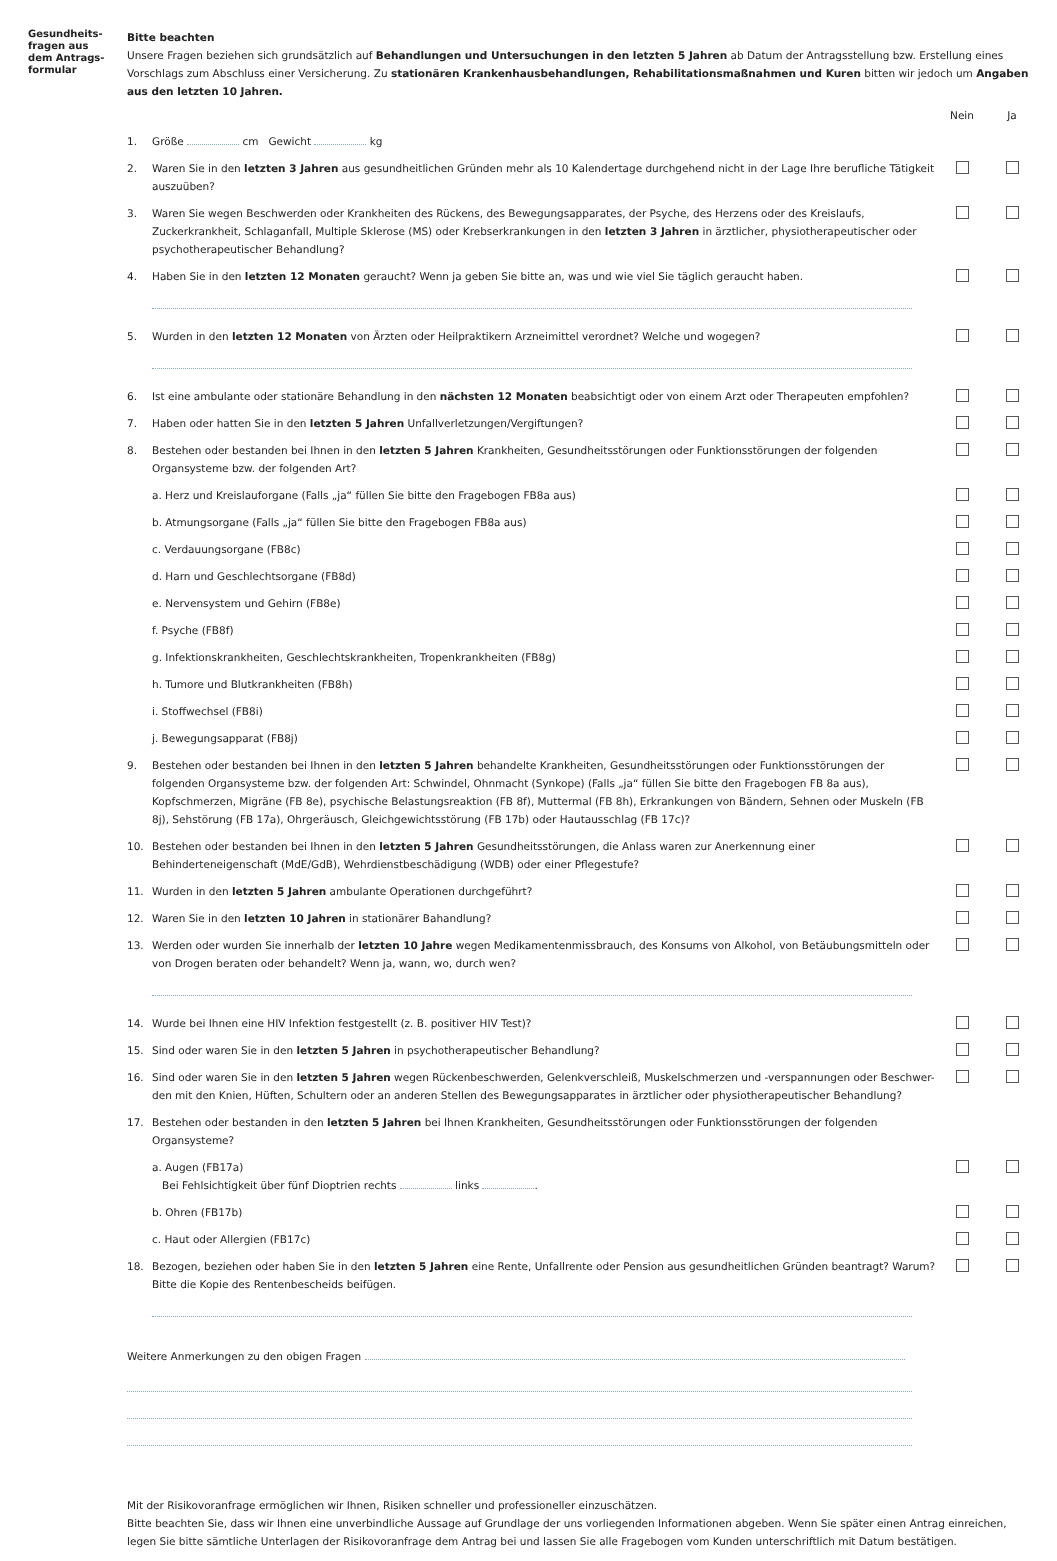Gesundheits-
fragen aus
dem Antrags-
formular
Bitte beachten
Unsere Fragen beziehen sich grundsätzlich auf Behandlungen und Untersuchungen in den letzten 5 Jahren ab Datum der Antragsstellung bzw. Erstellung eines Vorschlags zum Abschluss einer Versicherung. Zu stationären Krankenhausbehandlungen, Rehabilitationsmaßnahmen und Kuren bitten wir jedoch um Angaben aus den letzten 10 Jahren.
Nein Ja
1. Größe cm Gewicht kg
2. Waren Sie in den letzten 3 Jahren aus gesundheitlichen Gründen mehr als 10 Kalendertage durchgehend nicht in der Lage Ihre berufliche Tätigkeit auszuüben?
3. Waren Sie wegen Beschwerden oder Krankheiten des Rückens, des Bewegungsapparates, der Psyche, des Herzens oder des Kreislaufs, Zuckerkrankheit, Schlaganfall, Multiple Sklerose (MS) oder Krebserkrankungen in den letzten 3 Jahren in ärztlicher, physiotherapeutischer oder psychotherapeutischer Behandlung?
4. Haben Sie in den letzten 12 Monaten geraucht? Wenn ja geben Sie bitte an, was und wie viel Sie täglich geraucht haben.
5. Wurden in den letzten 12 Monaten von Ärzten oder Heilpraktikern Arzneimittel verordnet? Welche und wogegen?
6. Ist eine ambulante oder stationäre Behandlung in den nächsten 12 Monaten beabsichtigt oder von einem Arzt oder Therapeuten empfohlen?
7. Haben oder hatten Sie in den letzten 5 Jahren Unfallverletzungen/Vergiftungen?
8. Bestehen oder bestanden bei Ihnen in den letzten 5 Jahren Krankheiten, Gesundheitsstörungen oder Funktionsstörungen der folgenden Organsysteme bzw. der folgenden Art?
a. Herz und Kreislauforgane (Falls „ja“ füllen Sie bitte den Fragebogen FB8a aus)
b. Atmungsorgane (Falls „ja“ füllen Sie bitte den Fragebogen FB8a aus)
c. Verdauungsorgane (FB8c)
d. Harn und Geschlechtsorgane (FB8d)
e. Nervensystem und Gehirn (FB8e)
f. Psyche (FB8f)
g. Infektionskrankheiten, Geschlechtskrankheiten, Tropenkrankheiten (FB8g)
h. Tumore und Blutkrankheiten (FB8h)
i. Stoffwechsel (FB8i)
j. Bewegungsapparat (FB8j)
9. Bestehen oder bestanden bei Ihnen in den letzten 5 Jahren behandelte Krankheiten, Gesundheitsstörungen oder Funktionsstörungen der folgenden Organsysteme bzw. der folgenden Art: Schwindel, Ohnmacht (Synkope) (Falls „ja“ füllen Sie bitte den Fragebogen FB 8a aus), Kopfschmerzen, Migräne (FB 8e), psychische Belastungsreaktion (FB 8f), Muttermal (FB 8h), Erkrankungen von Bändern, Sehnen oder Muskeln (FB 8j), Sehstörung (FB 17a), Ohrgeräusch, Gleichgewichtsstörung (FB 17b) oder Hautausschlag (FB 17c)?
10. Bestehen oder bestanden bei Ihnen in den letzten 5 Jahren Gesundheitsstörungen, die Anlass waren zur Anerkennung einer Behinderteneigenschaft (MdE/GdB), Wehrdienstbeschädigung (WDB) oder einer Pflegestufe?
11. Wurden in den letzten 5 Jahren ambulante Operationen durchgeführt?
12. Waren Sie in den letzten 10 Jahren in stationärer Bahandlung?
13. Werden oder wurden Sie innerhalb der letzten 10 Jahre wegen Medikamentenmissbrauch, des Konsums von Alkohol, von Betäubungsmitteln oder von Drogen beraten oder behandelt? Wenn ja, wann, wo, durch wen?
14. Wurde bei Ihnen eine HIV Infektion festgestellt (z. B. positiver HIV Test)?
15. Sind oder waren Sie in den letzten 5 Jahren in psychotherapeutischer Behandlung?
16. Sind oder waren Sie in den letzten 5 Jahren wegen Rückenbeschwerden, Gelenkverschleiß, Muskelschmerzen und -verspannungen oder Beschwer-den mit den Knien, Hüften, Schultern oder an anderen Stellen des Bewegungsapparates in ärztlicher oder physiotherapeutischer Behandlung?
17. Bestehen oder bestanden in den letzten 5 Jahren bei Ihnen Krankheiten, Gesundheitsstörungen oder Funktionsstörungen der folgenden Organsysteme?
a. Augen (FB17a)
Bei Fehlsichtigkeit über fünf Dioptrien rechts links .
b. Ohren (FB17b)
c. Haut oder Allergien (FB17c)
18. Bezogen, beziehen oder haben Sie in den letzten 5 Jahren eine Rente, Unfallrente oder Pension aus gesundheitlichen Gründen beantragt? Warum? Bitte die Kopie des Rentenbescheids beifügen.
Weitere Anmerkungen zu den obigen Fragen
Mit der Risikovoranfrage ermöglichen wir Ihnen, Risiken schneller und professioneller einzuschätzen.
Bitte beachten Sie, dass wir Ihnen eine unverbindliche Aussage auf Grundlage der uns vorliegenden Informationen abgeben. Wenn Sie später einen Antrag einreichen, legen Sie bitte sämtliche Unterlagen der Risikovoranfrage dem Antrag bei und lassen Sie alle Fragebogen vom Kunden unterschriftlich mit Datum bestätigen.